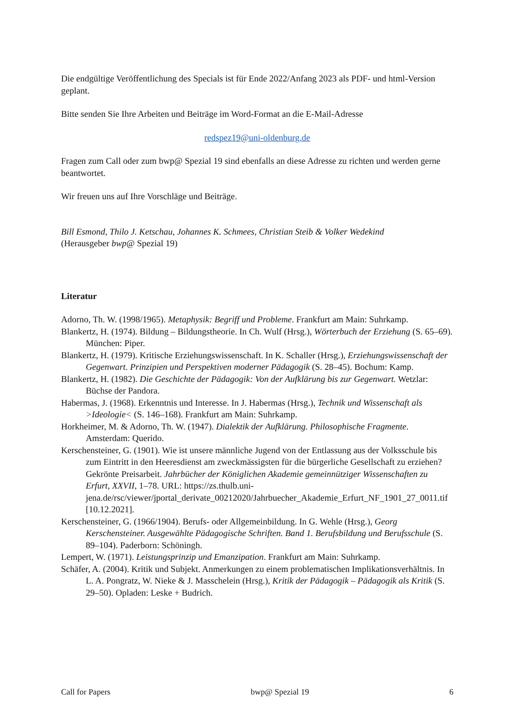Die endgültige Veröffentlichung des Specials ist für Ende 2022/Anfang 2023 als PDF- und html-Version geplant.
Bitte senden Sie Ihre Arbeiten und Beiträge im Word-Format an die E-Mail-Adresse
redspez19@uni-oldenburg.de
Fragen zum Call oder zum bwp@ Spezial 19 sind ebenfalls an diese Adresse zu richten und werden gerne beantwortet.
Wir freuen uns auf Ihre Vorschläge und Beiträge.
Bill Esmond, Thilo J. Ketschau, Johannes K. Schmees, Christian Steib & Volker Wedekind
(Herausgeber bwp@ Spezial 19)
Literatur
Adorno, Th. W. (1998/1965). Metaphysik: Begriff und Probleme. Frankfurt am Main: Suhrkamp.
Blankertz, H. (1974). Bildung – Bildungstheorie. In Ch. Wulf (Hrsg.), Wörterbuch der Erziehung (S. 65–69). München: Piper.
Blankertz, H. (1979). Kritische Erziehungswissenschaft. In K. Schaller (Hrsg.), Erziehungswissenschaft der Gegenwart. Prinzipien und Perspektiven moderner Pädagogik (S. 28–45). Bochum: Kamp.
Blankertz, H. (1982). Die Geschichte der Pädagogik: Von der Aufklärung bis zur Gegenwart. Wetzlar: Büchse der Pandora.
Habermas, J. (1968). Erkenntnis und Interesse. In J. Habermas (Hrsg.), Technik und Wissenschaft als >Ideologie< (S. 146–168). Frankfurt am Main: Suhrkamp.
Horkheimer, M. & Adorno, Th. W. (1947). Dialektik der Aufklärung. Philosophische Fragmente. Amsterdam: Querido.
Kerschensteiner, G. (1901). Wie ist unsere männliche Jugend von der Entlassung aus der Volksschule bis zum Eintritt in den Heeresdienst am zweckmässigsten für die bürgerliche Gesellschaft zu erziehen? Gekrönte Preisarbeit. Jahrbücher der Königlichen Akademie gemeinnütziger Wissenschaften zu Erfurt, XXVII, 1–78. URL: https://zs.thulb.uni-jena.de/rsc/viewer/jportal_derivate_00212020/Jahrbuecher_Akademie_Erfurt_NF_1901_27_0011.tif [10.12.2021].
Kerschensteiner, G. (1966/1904). Berufs- oder Allgemeinbildung. In G. Wehle (Hrsg.), Georg Kerschensteiner. Ausgewählte Pädagogische Schriften. Band 1. Berufsbildung und Berufsschule (S. 89–104). Paderborn: Schöningh.
Lempert, W. (1971). Leistungsprinzip und Emanzipation. Frankfurt am Main: Suhrkamp.
Schäfer, A. (2004). Kritik und Subjekt. Anmerkungen zu einem problematischen Implikationsverhältnis. In L. A. Pongratz, W. Nieke & J. Masschelein (Hrsg.), Kritik der Pädagogik – Pädagogik als Kritik (S. 29–50). Opladen: Leske + Budrich.
Call for Papers bwp@ Spezial 19 6